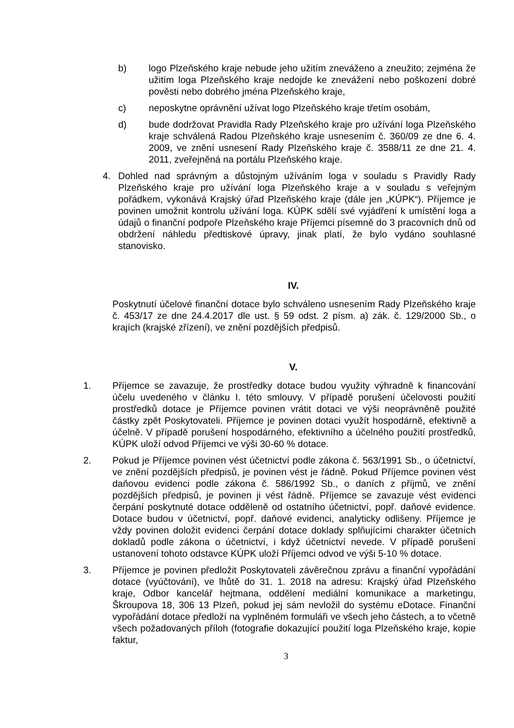b) logo Plzeňského kraje nebude jeho užitím zneváženo a zneužito; zejména že užitím loga Plzeňského kraje nedojde ke znevážení nebo poškození dobré pověsti nebo dobrého jména Plzeňského kraje,
c) neposkytne oprávnění užívat logo Plzeňského kraje třetím osobám,
d) bude dodržovat Pravidla Rady Plzeňského kraje pro užívání loga Plzeňského kraje schválená Radou Plzeňského kraje usnesením č. 360/09 ze dne 6. 4. 2009, ve znění usnesení Rady Plzeňského kraje č. 3588/11 ze dne 21. 4. 2011, zveřejněná na portálu Plzeňského kraje.
4. Dohled nad správným a důstojným užíváním loga v souladu s Pravidly Rady Plzeňského kraje pro užívání loga Plzeňského kraje a v souladu s veřejným pořádkem, vykonává Krajský úřad Plzeňského kraje (dále jen „KÚPK“). Příjemce je povinen umožnit kontrolu užívání loga. KÚPK sdělí své vyjádření k umístění loga a údajů o finanční podpoře Plzeňského kraje Příjemci písemně do 3 pracovních dnů od obdržení náhledu předtiskové úpravy, jinak platí, že bylo vydáno souhlasné stanovisko.
IV.
Poskytnutí účelové finanční dotace bylo schváleno usnesením Rady Plzeňského kraje č. 453/17 ze dne 24.4.2017 dle ust. § 59 odst. 2 písm. a) zák. č. 129/2000 Sb., o krajích (krajské zřízení), ve znění pozdějších předpisů.
V.
1. Příjemce se zavazuje, že prostředky dotace budou využity výhradně k financování účelu uvedeného v článku I. této smlouvy. V případě porušení účelovosti použití prostředků dotace je Příjemce povinen vrátit dotaci ve výši neoprávněně použité částky zpět Poskytovateli. Příjemce je povinen dotaci využít hospodárně, efektivně a účelně. V případě porušení hospodárného, efektivního a účelného použití prostředků, KÚPK uloží odvod Příjemci ve výši 30-60 % dotace.
2. Pokud je Příjemce povinen vést účetnictví podle zákona č. 563/1991 Sb., o účetnictví, ve znění pozdějších předpisů, je povinen vést je řádně. Pokud Příjemce povinen vést daňovou evidenci podle zákona č. 586/1992 Sb., o daních z příjmů, ve znění pozdějších předpisů, je povinen ji vést řádně. Příjemce se zavazuje vést evidenci čerpání poskytnuté dotace odděleně od ostatního účetnictví, popř. daňové evidence. Dotace budou v účetnictví, popř. daňové evidenci, analyticky odlišeny. Příjemce je vždy povinen doložit evidenci čerpání dotace doklady splňujícími charakter účetních dokladů podle zákona o účetnictví, i když účetnictví nevede. V případě porušení ustanovení tohoto odstavce KÚPK uloží Příjemci odvod ve výši 5-10 % dotace.
3. Příjemce je povinen předložit Poskytovateli závěrečnou zprávu a finanční vypořádání dotace (vyúčtování), ve lhůtě do 31. 1. 2018 na adresu: Krajský úřad Plzeňského kraje, Odbor kancelář hejtmana, oddělení mediální komunikace a marketingu, Škroupova 18, 306 13 Plzeň, pokud jej sám nevložil do systému eDotace. Finanční vypořádání dotace předloží na vyplněném formuláři ve všech jeho částech, a to včetně všech požadovaných příloh (fotografie dokazující použití loga Plzeňského kraje, kopie faktur,
3